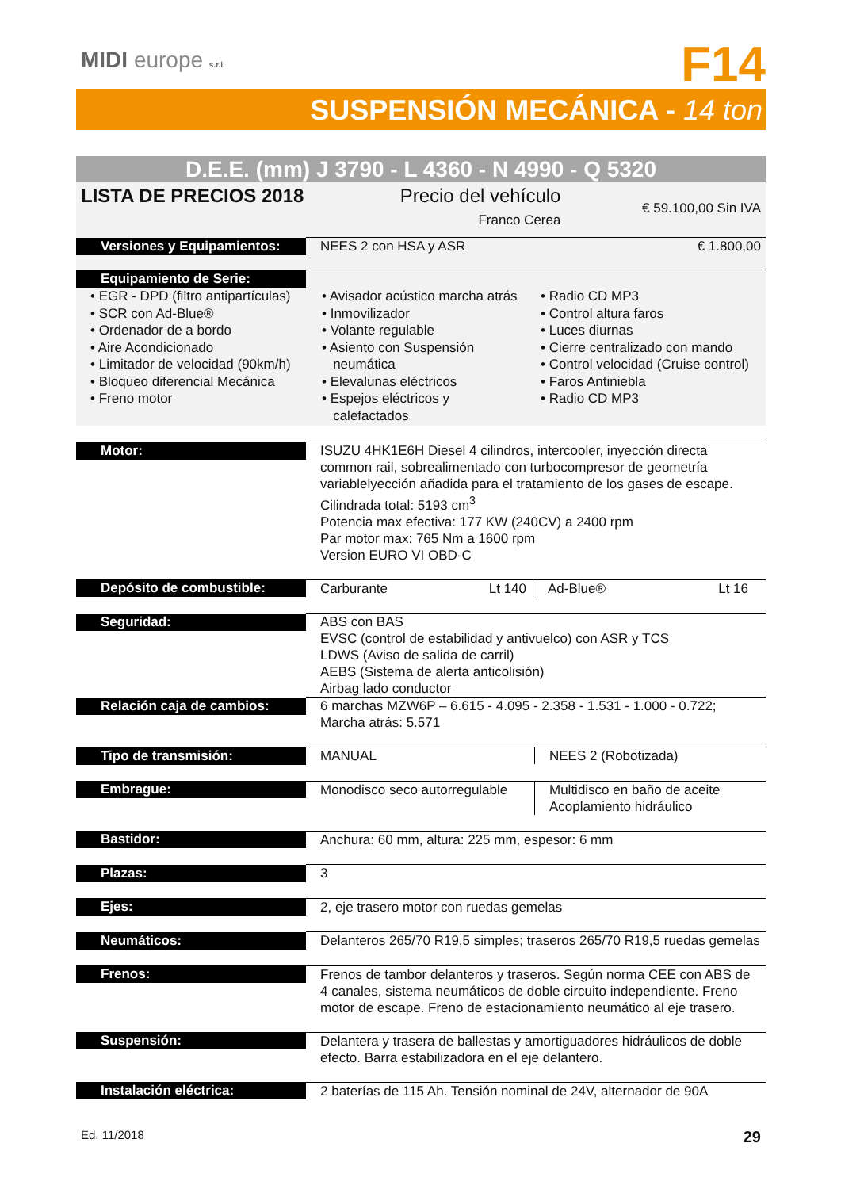MIDI europe s.r.l.
F14
SUSPENSIÓN MECÁNICA - 14 ton
D.E.E. (mm) J 3790 - L 4360 - N 4990 - Q 5320
| LISTA DE PRECIOS 2018 Precio del vehículo Franco Cerea € 59.100,00 Sin IVA | |
| Versiones y Equipamientos: | NEES 2 con HSA y ASR € 1.800,00 |
| Equipamiento de Serie: | |
| • EGR - DPD (filtro antipartículas) • SCR con Ad-Blue® • Ordenador de a bordo • Aire Acondicionado • Limitador de velocidad (90km/h) • Bloqueo diferencial Mecánica • Freno motor • Avisador acústico marcha atrás • Inmovilizador • Volante regulable • Asiento con Suspensión neumática • Elevalunas eléctricos • Espejos eléctricos y calefactados • Radio CD MP3 • Control altura faros • Luces diurnas • Cierre centralizado con mando • Control velocidad (Cruise control) • Faros Antiniebla • Radio CD MP3 | |
| Motor: | ISUZU 4HK1E6H Diesel 4 cilindros, intercooler, inyección directa common rail, sobrealimentado con turbocompresor de geometría variablelyección añadida para el tratamiento de los gases de escape. Cilindrada total: 5193 cm<sup>3</sup> Potencia max efectiva: 177 KW (240CV) a 2400 rpm Par motor max: 765 Nm a 1600 rpm Version EURO VI OBD-C |
| Depósito de combustible: | Carburante Lt 140 Ad-Blue® Lt 16 |
| Seguridad: | ABS con BAS EVSC (control de estabilidad y antivuelco) con ASR y TCS LDWS (Aviso de salida de carril) AEBS (Sistema de alerta anticolisión) Airbag lado conductor |
| Relación caja de cambios: | 6 marchas MZW6P – 6.615 - 4.095 - 2.358 - 1.531 - 1.000 - 0.722; Marcha atrás: 5.571 |
| Tipo de transmisión: | MANUAL NEES 2 (Robotizada) |
| Embrague: | Monodisco seco autorregulable Multidisco en baño de aceite Acoplamiento hidráulico |
| Bastidor: | Anchura: 60 mm, altura: 225 mm, espesor: 6 mm |
| Plazas: | 3 |
| Ejes: | 2, eje trasero motor con ruedas gemelas |
| Neumáticos: | Delanteros 265/70 R19,5 simples; traseros 265/70 R19,5 ruedas gemelas |
| Frenos: | Frenos de tambor delanteros y traseros. Según norma CEE con ABS de 4 canales, sistema neumáticos de doble circuito independiente. Freno motor de escape. Freno de estacionamiento neumático al eje trasero. |
| Suspensión: | Delantera y trasera de ballestas y amortiguadores hidráulicos de doble efecto. Barra estabilizadora en el eje delantero. |
| Instalación eléctrica: | 2 baterías de 115 Ah. Tensión nominal de 24V, alternador de 90A |
Ed. 11/2018 29